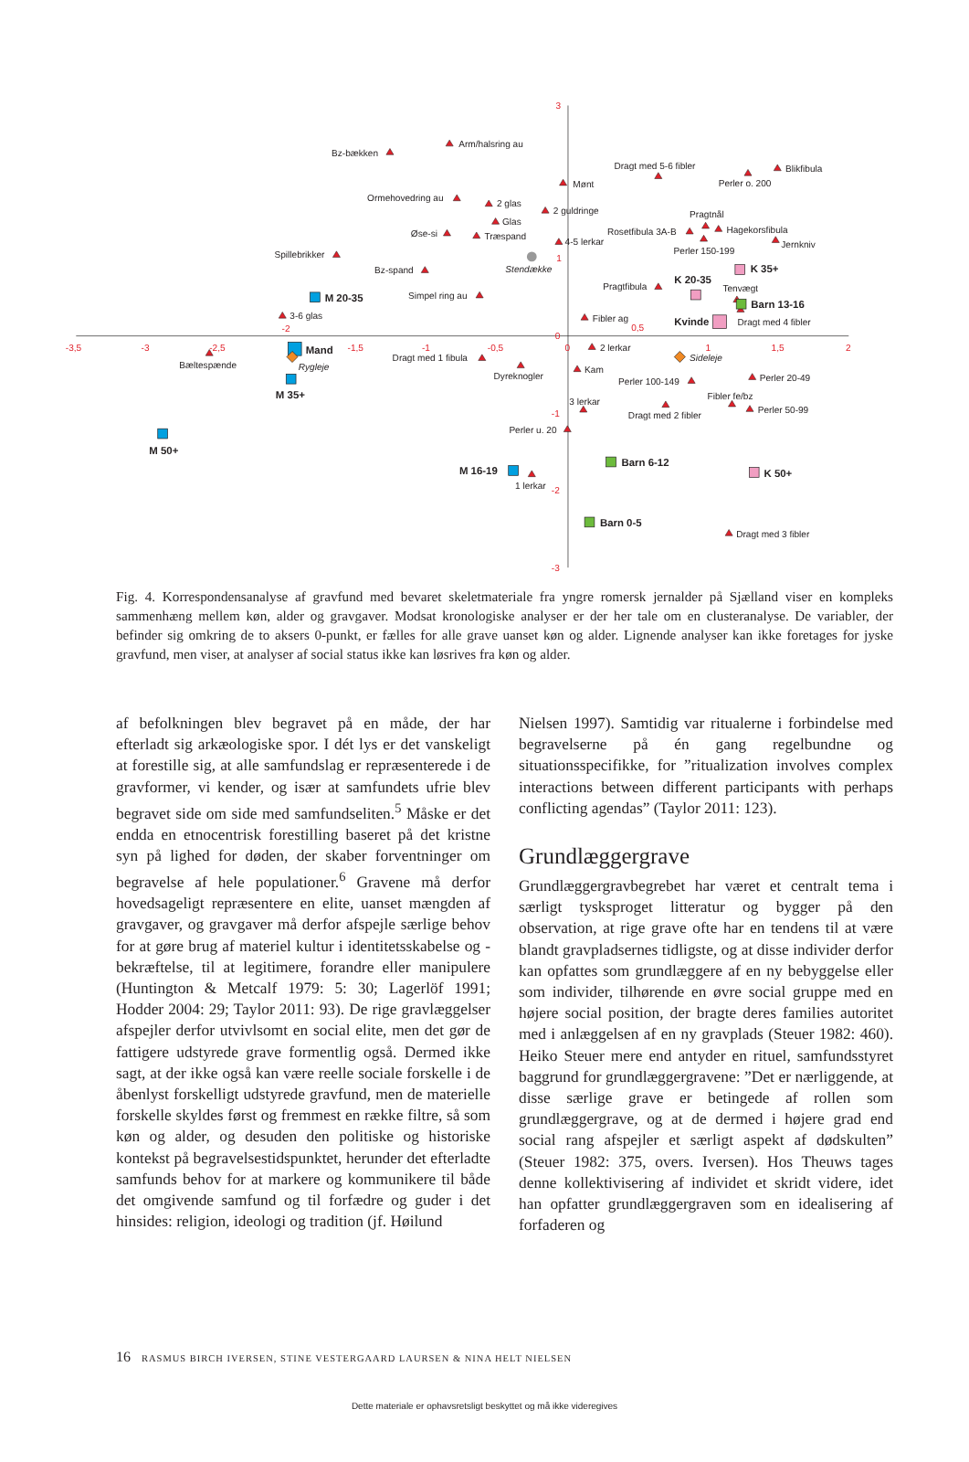3
1
0
-1
-2
-3
-3,5
-3
-2,5
-2
-1,5
-1
-0,5
0
0,5
1
1,5
2
Arm/halsring au
Bz-bækken
Dragt med 5-6 fibler
Blikfibula
Perler o. 200
Mønt
Ormehovedring au
2 glas
2 guldringe
Pragtnål
Glas
Øse-si
Træspand
Rosetfibula 3A-B
Hagekorsfibula
4-5 lerkar
Jernkniv
Perler 150-199
Spillebrikker
Stendække
Bz-spand
K 35+
K 20-35
Pragtfibula
Tenvægt
Simpel ring au
M 20-35
Barn 13-16
3-6 glas
Fibler ag
Kvinde
Dragt med 4 fibler
Mand
Rygleje
2 lerkar
Bæltespænde
Dragt med 1 fibula
Sideleje
Dyreknogler
Kam
Perler 20-49
M 35+
Perler 100-149
Fibler fe/bz
3 lerkar
Dragt med 2 fibler
Perler 50-99
Perler u. 20
M 50+
Barn 6-12
M 16-19
1 lerkar
K 50+
Barn 0-5
Dragt med 3 fibler
Fig. 4. Korrespondensanalyse af gravfund med bevaret skeletmateriale fra yngre romersk jernalder på Sjælland viser en kompleks sammenhæng mellem køn, alder og gravgaver. Modsat kronologiske analyser er der her tale om en clusteranalyse. De variabler, der befinder sig omkring de to aksers 0-punkt, er fælles for alle grave uanset køn og alder. Lignende analyser kan ikke foretages for jyske gravfund, men viser, at analyser af social status ikke kan løsrives fra køn og alder.
af befolkningen blev begravet på en måde, der har efterladt sig arkæologiske spor. I dét lys er det vanskeligt at forestille sig, at alle samfundslag er repræsenterede i de gravformer, vi kender, og især at samfundets ufrie blev begravet side om side med samfundseliten.<sup>5</sup> Måske er det endda en etnocentrisk forestilling baseret på det kristne syn på lighed for døden, der skaber forventninger om begravelse af hele populationer.<sup>6</sup> Gravene må derfor hovedsageligt repræsentere en elite, uanset mængden af gravgaver, og gravgaver må derfor afspejle særlige behov for at gøre brug af materiel kultur i identitetsskabelse og -bekræftelse, til at legitimere, forandre eller manipulere (Huntington & Metcalf 1979: 5: 30; Lagerlöf 1991; Hodder 2004: 29; Taylor 2011: 93). De rige gravlæggelser afspejler derfor utvivlsomt en social elite, men det gør de fattigere udstyrede grave formentlig også. Dermed ikke sagt, at der ikke også kan være reelle sociale forskelle i de åbenlyst forskelligt udstyrede gravfund, men de materielle forskelle skyldes først og fremmest en række filtre, så som køn og alder, og desuden den politiske og historiske kontekst på begravelsestidspunktet, herunder det efterladte samfunds behov for at markere og kommunikere til både det omgivende samfund og til forfædre og guder i det hinsides: religion, ideologi og tradition (jf. Høilund
Nielsen 1997). Samtidig var ritualerne i forbindelse med begravelserne på én gang regelbundne og situationsspecifikke, for ”ritualization involves complex interactions between different participants with perhaps conflicting agendas” (Taylor 2011: 123).
Grundlæggergrave
Grundlæggergravbegrebet har været et centralt tema i særligt tysksproget litteratur og bygger på den observation, at rige grave ofte har en tendens til at være blandt gravpladsernes tidligste, og at disse individer derfor kan opfattes som grundlæggere af en ny bebyggelse eller som individer, tilhørende en øvre social gruppe med en højere social position, der bragte deres families autoritet med i anlæggelsen af en ny gravplads (Steuer 1982: 460). Heiko Steuer mere end antyder en rituel, samfundsstyret baggrund for grundlæggergravene: ”Det er nærliggende, at disse særlige grave er betingede af rollen som grundlæggergrave, og at de dermed i højere grad end social rang afspejler et særligt aspekt af dødskulten” (Steuer 1982: 375, overs. Iversen). Hos Theuws tages denne kollektivisering af individet et skridt videre, idet han opfatter grundlæggergraven som en idealisering af forfaderen og
16 RASMUS BIRCH IVERSEN, STINE VESTERGAARD LAURSEN & NINA HELT NIELSEN
Dette materiale er ophavsretsligt beskyttet og må ikke videregives